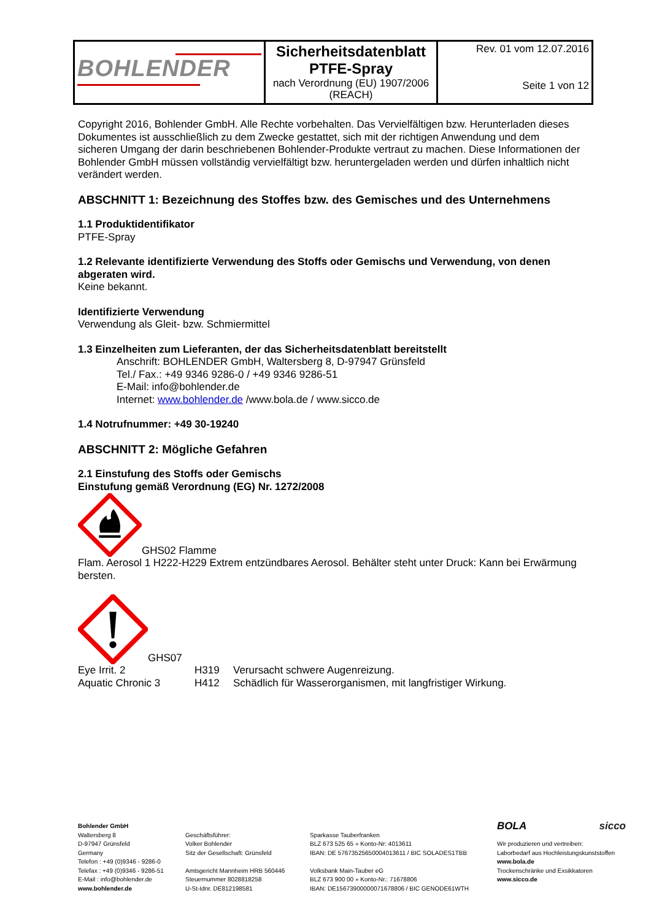| BOHLENDER | Sicherheitsdatenblatt PTFE-Spray nach Verordnung (EU) 1907/2006 (REACH) | Rev. 01 vom 12.07.2016 Seite 1 von 12 |
Copyright 2016, Bohlender GmbH. Alle Rechte vorbehalten. Das Vervielfältigen bzw. Herunterladen dieses Dokumentes ist ausschließlich zu dem Zwecke gestattet, sich mit der richtigen Anwendung und dem sicheren Umgang der darin beschriebenen Bohlender-Produkte vertraut zu machen. Diese Informationen der Bohlender GmbH müssen vollständig vervielfältigt bzw. heruntergeladen werden und dürfen inhaltlich nicht verändert werden.
ABSCHNITT 1: Bezeichnung des Stoffes bzw. des Gemisches und des Unternehmens
1.1 Produktidentifikator
PTFE-Spray
1.2 Relevante identifizierte Verwendung des Stoffs oder Gemischs und Verwendung, von denen abgeraten wird.
Keine bekannt.
Identifizierte Verwendung
Verwendung als Gleit- bzw. Schmiermittel
1.3 Einzelheiten zum Lieferanten, der das Sicherheitsdatenblatt bereitstellt
Anschrift: BOHLENDER GmbH, Waltersberg 8, D-97947 Grünsfeld
Tel./ Fax.: +49 9346 9286-0 / +49 9346 9286-51
E-Mail: info@bohlender.de
Internet: www.bohlender.de /www.bola.de / www.sicco.de
1.4 Notrufnummer: +49 30-19240
ABSCHNITT 2: Mögliche Gefahren
2.1 Einstufung des Stoffs oder Gemischs
Einstufung gemäß Verordnung (EG) Nr. 1272/2008
GHS02 Flamme
Flam. Aerosol 1 H222-H229 Extrem entzündbares Aerosol. Behälter steht unter Druck: Kann bei Erwärmung bersten.
GHS07
| Eye Irrit. 2 | H319 | Verursacht schwere Augenreizung. |
| Aquatic Chronic 3 | H412 | Schädlich für Wasserorganismen, mit langfristiger Wirkung. |
Bohlender GmbH
Waltersberg 8
D-97947 Grünsfeld
Germany
Telefon : +49 (0)9346 - 9286-0
Telefax : +49 (0)9346 - 9286-51
E-Mail : info@bohlender.de
www.bohlender.de
Geschäftsführer:
Volker Bohlender
Sitz der Gesellschaft: Grünsfeld
Amtsgericht Mannheim HRB 560446
Steuernummer 8028818258
U-St-Idnr. DE812198581
Sparkasse Tauberfranken
BLZ 673 525 65 » Konto-Nr: 4013611
IBAN: DE 57673525650004013611 / BIC SOLADES1TBB
Volksbank Main-Tauber eG
BLZ 673 900 00 » Konto-Nr.: 71678806
IBAN: DE15673900000071678806 / BIC GENODE61WTH
BOLA sicco
Wir produzieren und vertreiben:
Laborbedarf aus Hochleistungskunststoffen
www.bola.de
Trockenschränke und Exsikkatoren
www.sicco.de